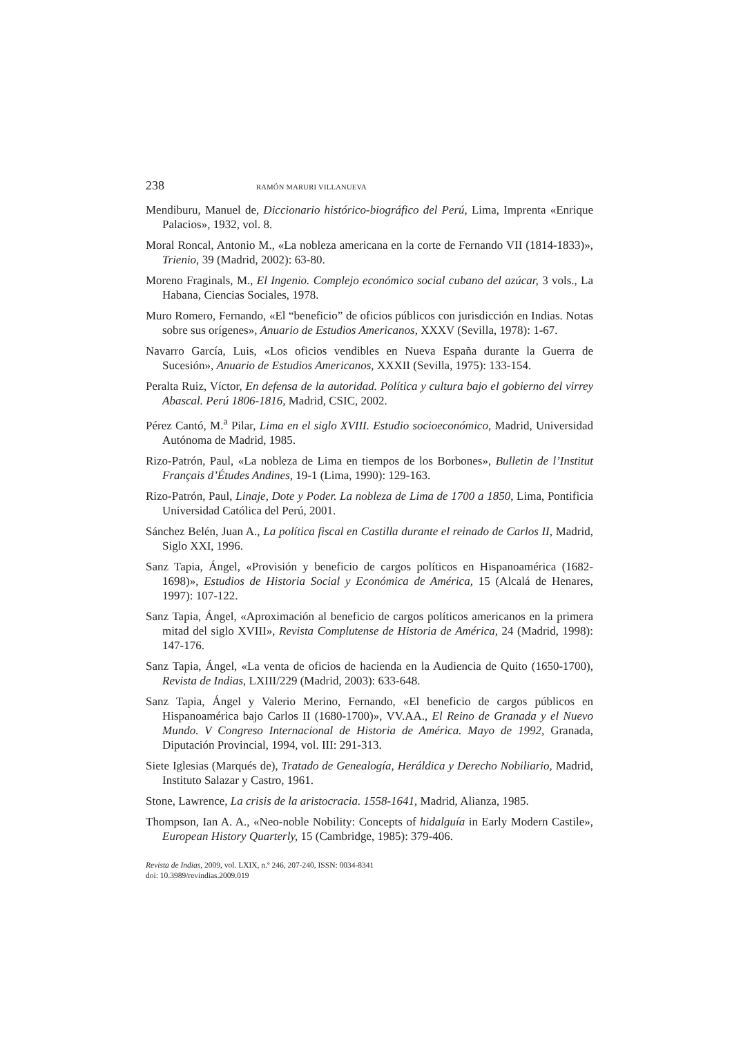238 RAMÓN MARURI VILLANUEVA
Mendiburu, Manuel de, Diccionario histórico-biográfico del Perú, Lima, Imprenta «Enrique Palacios», 1932, vol. 8.
Moral Roncal, Antonio M., «La nobleza americana en la corte de Fernando VII (1814-1833)», Trienio, 39 (Madrid, 2002): 63-80.
Moreno Fraginals, M., El Ingenio. Complejo económico social cubano del azúcar, 3 vols., La Habana, Ciencias Sociales, 1978.
Muro Romero, Fernando, «El “beneficio” de oficios públicos con jurisdicción en Indias. Notas sobre sus orígenes», Anuario de Estudios Americanos, XXXV (Sevilla, 1978): 1-67.
Navarro García, Luis, «Los oficios vendibles en Nueva España durante la Guerra de Sucesión», Anuario de Estudios Americanos, XXXII (Sevilla, 1975): 133-154.
Peralta Ruiz, Víctor, En defensa de la autoridad. Política y cultura bajo el gobierno del virrey Abascal. Perú 1806-1816, Madrid, CSIC, 2002.
Pérez Cantó, M.<sup>a</sup> Pilar, Lima en el siglo XVIII. Estudio socioeconómico, Madrid, Universidad Autónoma de Madrid, 1985.
Rizo-Patrón, Paul, «La nobleza de Lima en tiempos de los Borbones», Bulletin de l’Institut Français d’Études Andines, 19-1 (Lima, 1990): 129-163.
Rizo-Patrón, Paul, Linaje, Dote y Poder. La nobleza de Lima de 1700 a 1850, Lima, Pontificia Universidad Católica del Perú, 2001.
Sánchez Belén, Juan A., La política fiscal en Castilla durante el reinado de Carlos II, Madrid, Siglo XXI, 1996.
Sanz Tapia, Ángel, «Provisión y beneficio de cargos políticos en Hispanoamérica (1682-1698)», Estudios de Historia Social y Económica de América, 15 (Alcalá de Henares, 1997): 107-122.
Sanz Tapia, Ángel, «Aproximación al beneficio de cargos políticos americanos en la primera mitad del siglo XVIII», Revista Complutense de Historia de América, 24 (Madrid, 1998): 147-176.
Sanz Tapia, Ángel, «La venta de oficios de hacienda en la Audiencia de Quito (1650-1700), Revista de Indias, LXIII/229 (Madrid, 2003): 633-648.
Sanz Tapia, Ángel y Valerio Merino, Fernando, «El beneficio de cargos públicos en Hispanoamérica bajo Carlos II (1680-1700)», VV.AA., El Reino de Granada y el Nuevo Mundo. V Congreso Internacional de Historia de América. Mayo de 1992, Granada, Diputación Provincial, 1994, vol. III: 291-313.
Siete Iglesias (Marqués de), Tratado de Genealogía, Heráldica y Derecho Nobiliario, Madrid, Instituto Salazar y Castro, 1961.
Stone, Lawrence, La crisis de la aristocracia. 1558-1641, Madrid, Alianza, 1985.
Thompson, Ian A. A., «Neo-noble Nobility: Concepts of hidalguía in Early Modern Castile», European History Quarterly, 15 (Cambridge, 1985): 379-406.
Revista de Indias, 2009, vol. LXIX, n.º 246, 207-240, ISSN: 0034-8341
doi: 10.3989/revindias.2009.019